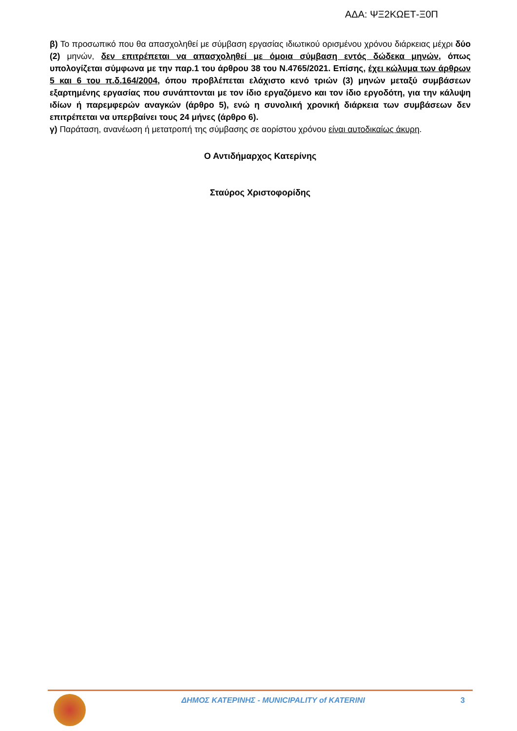ΑΔΑ: ΨΞ2ΚΩΕΤ-Ξ0Π
β) Το προσωπικό που θα απασχοληθεί με σύμβαση εργασίας ιδιωτικού ορισμένου χρόνου διάρκειας μέχρι δύο (2) μηνών, δεν επιτρέπεται να απασχοληθεί με όμοια σύμβαση εντός δώδεκα μηνών, όπως υπολογίζεται σύμφωνα με την παρ.1 του άρθρου 38 του Ν.4765/2021. Επίσης, έχει κώλυμα των άρθρων 5 και 6 του π.δ.164/2004, όπου προβλέπεται ελάχιστο κενό τριών (3) μηνών μεταξύ συμβάσεων εξαρτημένης εργασίας που συνάπτονται με τον ίδιο εργαζόμενο και τον ίδιο εργοδότη, για την κάλυψη ιδίων ή παρεμφερών αναγκών (άρθρο 5), ενώ η συνολική χρονική διάρκεια των συμβάσεων δεν επιτρέπεται να υπερβαίνει τους 24 μήνες (άρθρο 6).
γ) Παράταση, ανανέωση ή μετατροπή της σύμβασης σε αορίστου χρόνου είναι αυτοδικαίως άκυρη.
Ο Αντιδήμαρχος Κατερίνης
Σταύρος Χριστοφορίδης
ΔΗΜΟΣ ΚΑΤΕΡΙΝΗΣ - MUNICIPALITY of KATERINI
3